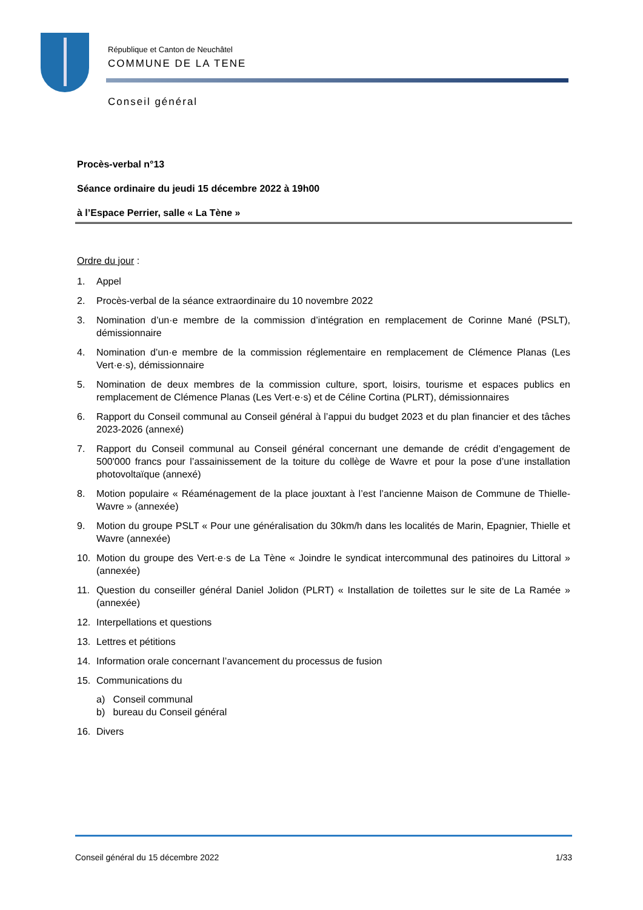République et Canton de Neuchâtel
COMMUNE DE LA TENE
Conseil général
Procès-verbal n°13
Séance ordinaire du jeudi 15 décembre 2022 à 19h00
à l’Espace Perrier, salle « La Tène »
Ordre du jour :
1. Appel
2. Procès-verbal de la séance extraordinaire du 10 novembre 2022
3. Nomination d’un·e membre de la commission d’intégration en remplacement de Corinne Mané (PSLT), démissionnaire
4. Nomination d’un·e membre de la commission réglementaire en remplacement de Clémence Planas (Les Vert·e·s), démissionnaire
5. Nomination de deux membres de la commission culture, sport, loisirs, tourisme et espaces publics en remplacement de Clémence Planas (Les Vert·e·s) et de Céline Cortina (PLRT), démissionnaires
6. Rapport du Conseil communal au Conseil général à l’appui du budget 2023 et du plan financier et des tâches 2023-2026 (annexé)
7. Rapport du Conseil communal au Conseil général concernant une demande de crédit d’engagement de 500'000 francs pour l’assainissement de la toiture du collège de Wavre et pour la pose d’une installation photovoltaïque (annexé)
8. Motion populaire « Réaménagement de la place jouxtant à l’est l’ancienne Maison de Commune de Thielle-Wavre » (annexée)
9. Motion du groupe PSLT « Pour une généralisation du 30km/h dans les localités de Marin, Epagnier, Thielle et Wavre (annexée)
10. Motion du groupe des Vert·e·s de La Tène « Joindre le syndicat intercommunal des patinoires du Littoral » (annexée)
11. Question du conseiller général Daniel Jolidon (PLRT) « Installation de toilettes sur le site de La Ramée » (annexée)
12. Interpellations et questions
13. Lettres et pétitions
14. Information orale concernant l’avancement du processus de fusion
15. Communications du
a) Conseil communal
b) bureau du Conseil général
16. Divers
Conseil général du 15 décembre 2022 1/33